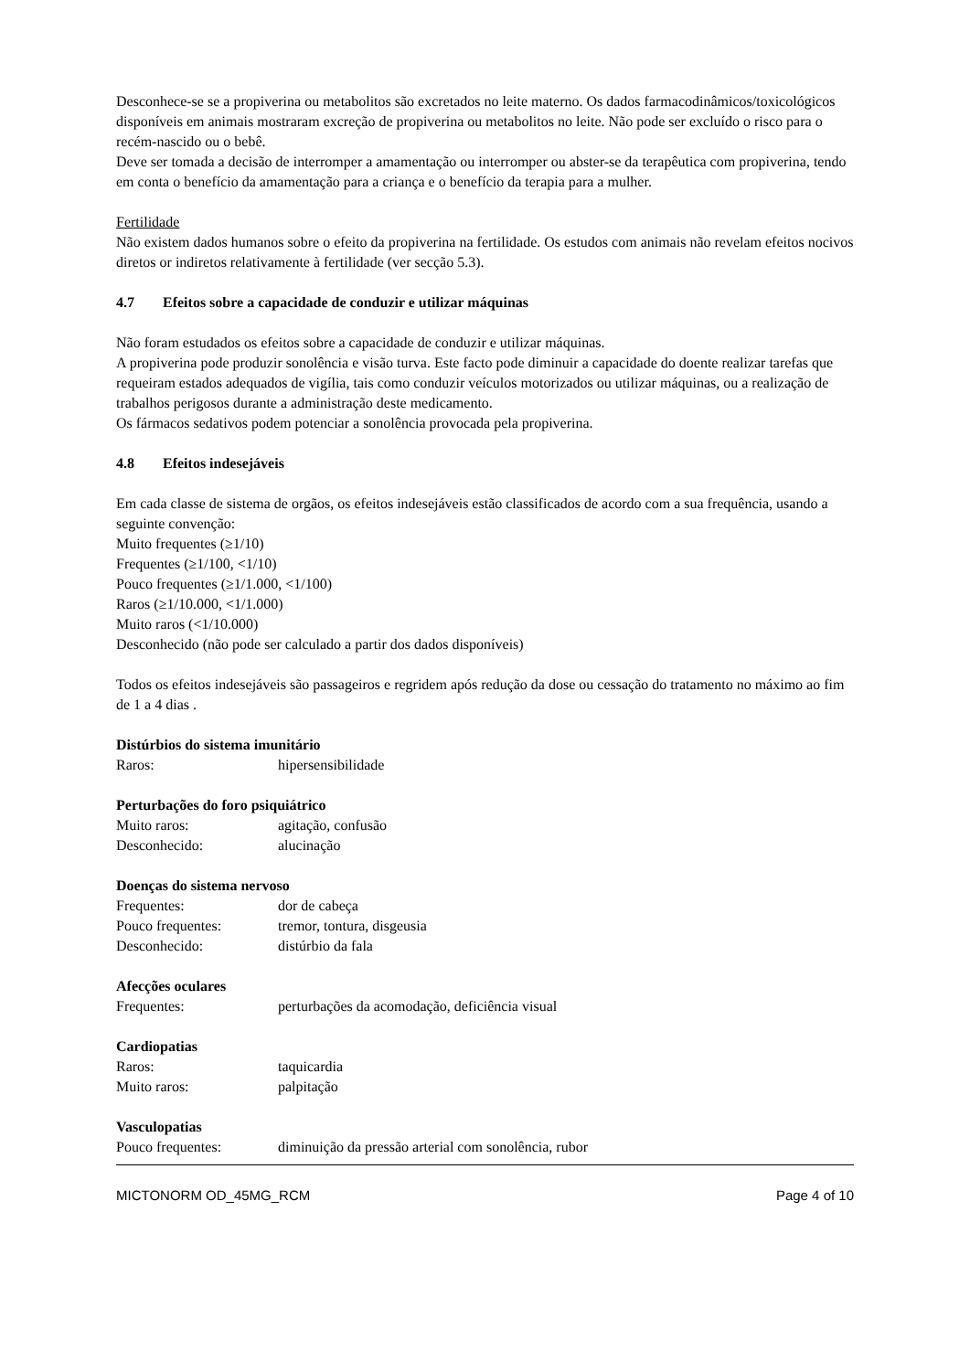Desconhece-se se a propiverina ou metabolitos são excretados no leite materno. Os dados farmacodinâmicos/toxicológicos disponíveis em animais mostraram excreção de propiverina ou metabolitos no leite. Não pode ser excluído o risco para o recém-nascido ou o bebê.
Deve ser tomada a decisão de interromper a amamentação ou interromper ou abster-se da terapêutica com propiverina, tendo em conta o benefício da amamentação para a criança e o benefício da terapia para a mulher.
Fertilidade
Não existem dados humanos sobre o efeito da propiverina na fertilidade. Os estudos com animais não revelam efeitos nocivos diretos or indiretos relativamente à fertilidade (ver secção 5.3).
4.7 Efeitos sobre a capacidade de conduzir e utilizar máquinas
Não foram estudados os efeitos sobre a capacidade de conduzir e utilizar máquinas.
A propiverina pode produzir sonolência e visão turva. Este facto pode diminuir a capacidade do doente realizar tarefas que requeiram estados adequados de vigília, tais como conduzir veículos motorizados ou utilizar máquinas, ou a realização de trabalhos perigosos durante a administração deste medicamento.
Os fármacos sedativos podem potenciar a sonolência provocada pela propiverina.
4.8 Efeitos indesejáveis
Em cada classe de sistema de orgãos, os efeitos indesejáveis estão classificados de acordo com a sua frequência, usando a seguinte convenção:
Muito frequentes (≥1/10)
Frequentes (≥1/100, <1/10)
Pouco frequentes (≥1/1.000, <1/100)
Raros (≥1/10.000, <1/1.000)
Muito raros (<1/10.000)
Desconhecido (não pode ser calculado a partir dos dados disponíveis)
Todos os efeitos indesejáveis são passageiros e regridem após redução da dose ou cessação do tratamento no máximo ao fim de 1 a 4 dias .
Distúrbios do sistema imunitário
Raros: hipersensibilidade
Perturbações do foro psiquiátrico
Muito raros: agitação, confusão
Desconhecido: alucinação
Doenças do sistema nervoso
Frequentes: dor de cabeça
Pouco frequentes: tremor, tontura, disgeusia
Desconhecido: distúrbio da fala
Afecções oculares
Frequentes: perturbações da acomodação, deficiência visual
Cardiopatias
Raros: taquicardia
Muito raros: palpitação
Vasculopatias
Pouco frequentes: diminuição da pressão arterial com sonolência, rubor
MICTONORM OD_45MG_RCM Page 4 of 10